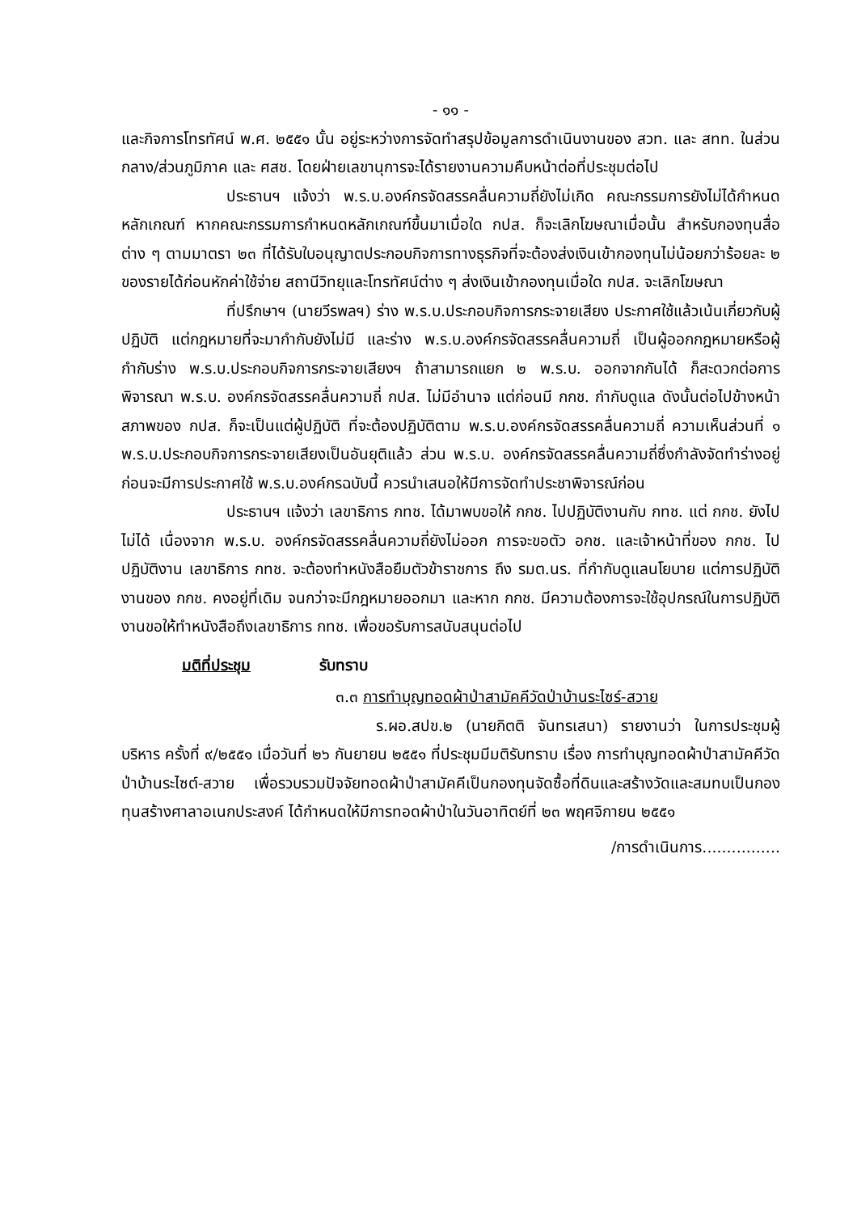- ๑๑ -
และกิจการโทรทัศน์ พ.ศ. ๒๕๕๑ นั้น อยู่ระหว่างการจัดทำสรุปข้อมูลการดำเนินงานของ สวท. และ สทท. ในส่วนกลาง/ส่วนภูมิภาค และ ศสช. โดยฝ่ายเลขานุการจะได้รายงานความคืบหน้าต่อที่ประชุมต่อไป
ประธานฯ แจ้งว่า พ.ร.บ.องค์กรจัดสรรคลื่นความถี่ยังไม่เกิด คณะกรรมการยังไม่ได้กำหนดหลักเกณฑ์ หากคณะกรรมการกำหนดหลักเกณฑ์ขึ้นมาเมื่อใด กปส. ก็จะเลิกโฆษณาเมื่อนั้น สำหรับกองทุนสื่อต่าง ๆ ตามมาตรา ๒๓ ที่ได้รับใบอนุญาตประกอบกิจการทางธุรกิจที่จะต้องส่งเงินเข้ากองทุนไม่น้อยกว่าร้อยละ ๒ ของรายได้ก่อนหักค่าใช้จ่าย สถานีวิทยุและโทรทัศน์ต่าง ๆ ส่งเงินเข้ากองทุนเมื่อใด กปส. จะเลิกโฆษณา
ที่ปรึกษาฯ (นายวีรพลฯ) ร่าง พ.ร.บ.ประกอบกิจการกระจายเสียง ประกาศใช้แล้วเน้นเกี่ยวกับผู้ปฏิบัติ แต่กฎหมายที่จะมากำกับยังไม่มี และร่าง พ.ร.บ.องค์กรจัดสรรคลื่นความถี่ เป็นผู้ออกกฎหมายหรือผู้กำกับร่าง พ.ร.บ.ประกอบกิจการกระจายเสียงฯ ถ้าสามารถแยก ๒ พ.ร.บ. ออกจากกันได้ ก็สะดวกต่อการพิจารณา พ.ร.บ. องค์กรจัดสรรคลื่นความถี่ กปส. ไม่มีอำนาจ แต่ก่อนมี กกช. กำกับดูแล ดังนั้นต่อไปข้างหน้าสภาพของ กปส. ก็จะเป็นแต่ผู้ปฏิบัติ ที่จะต้องปฏิบัติตาม พ.ร.บ.องค์กรจัดสรรคลื่นความถี่ ความเห็นส่วนที่ ๑ พ.ร.บ.ประกอบกิจการกระจายเสียงเป็นอันยุติแล้ว ส่วน พ.ร.บ. องค์กรจัดสรรคลื่นความถี่ซึ่งกำลังจัดทำร่างอยู่ ก่อนจะมีการประกาศใช้ พ.ร.บ.องค์กรฉบับนี้ ควรนำเสนอให้มีการจัดทำประชาพิจารณ์ก่อน
ประธานฯ แจ้งว่า เลขาธิการ กทช. ได้มาพบขอให้ กกช. ไปปฏิบัติงานกับ กทช. แต่ กกช. ยังไปไม่ได้ เนื่องจาก พ.ร.บ. องค์กรจัดสรรคลื่นความถี่ยังไม่ออก การจะขอตัว อกช. และเจ้าหน้าที่ของ กกช. ไปปฏิบัติงาน เลขาธิการ กทช. จะต้องทำหนังสือยืมตัวข้าราชการ ถึง รมต.นร. ที่กำกับดูแลนโยบาย แต่การปฏิบัติงานของ กกช. คงอยู่ที่เดิม จนกว่าจะมีกฎหมายออกมา และหาก กกช. มีความต้องการจะใช้อุปกรณ์ในการปฏิบัติงานขอให้ทำหนังสือถึงเลขาธิการ กทช. เพื่อขอรับการสนับสนุนต่อไป
มติที่ประชุม รับทราบ
๓.๓ การทำบุญทอดผ้าป่าสามัคคีวัดป่าบ้านระไซร์-สวาย
ร.ผอ.สปข.๒ (นายกิตติ จันทรเสนา) รายงานว่า ในการประชุมผู้บริหาร ครั้งที่ ๙/๒๕๕๑ เมื่อวันที่ ๒๖ กันยายน ๒๕๕๑ ที่ประชุมมีมติรับทราบ เรื่อง การทำบุญทอดผ้าป่าสามัคคีวัดป่าบ้านระไซต์-สวาย เพื่อรวบรวมปัจจัยทอดผ้าป่าสามัคคีเป็นกองทุนจัดซื้อที่ดินและสร้างวัดและสมทบเป็นกองทุนสร้างศาลาอเนกประสงค์ ได้กำหนดให้มีการทอดผ้าป่าในวันอาทิตย์ที่ ๒๓ พฤศจิกายน ๒๕๕๑
/การดำเนินการ................